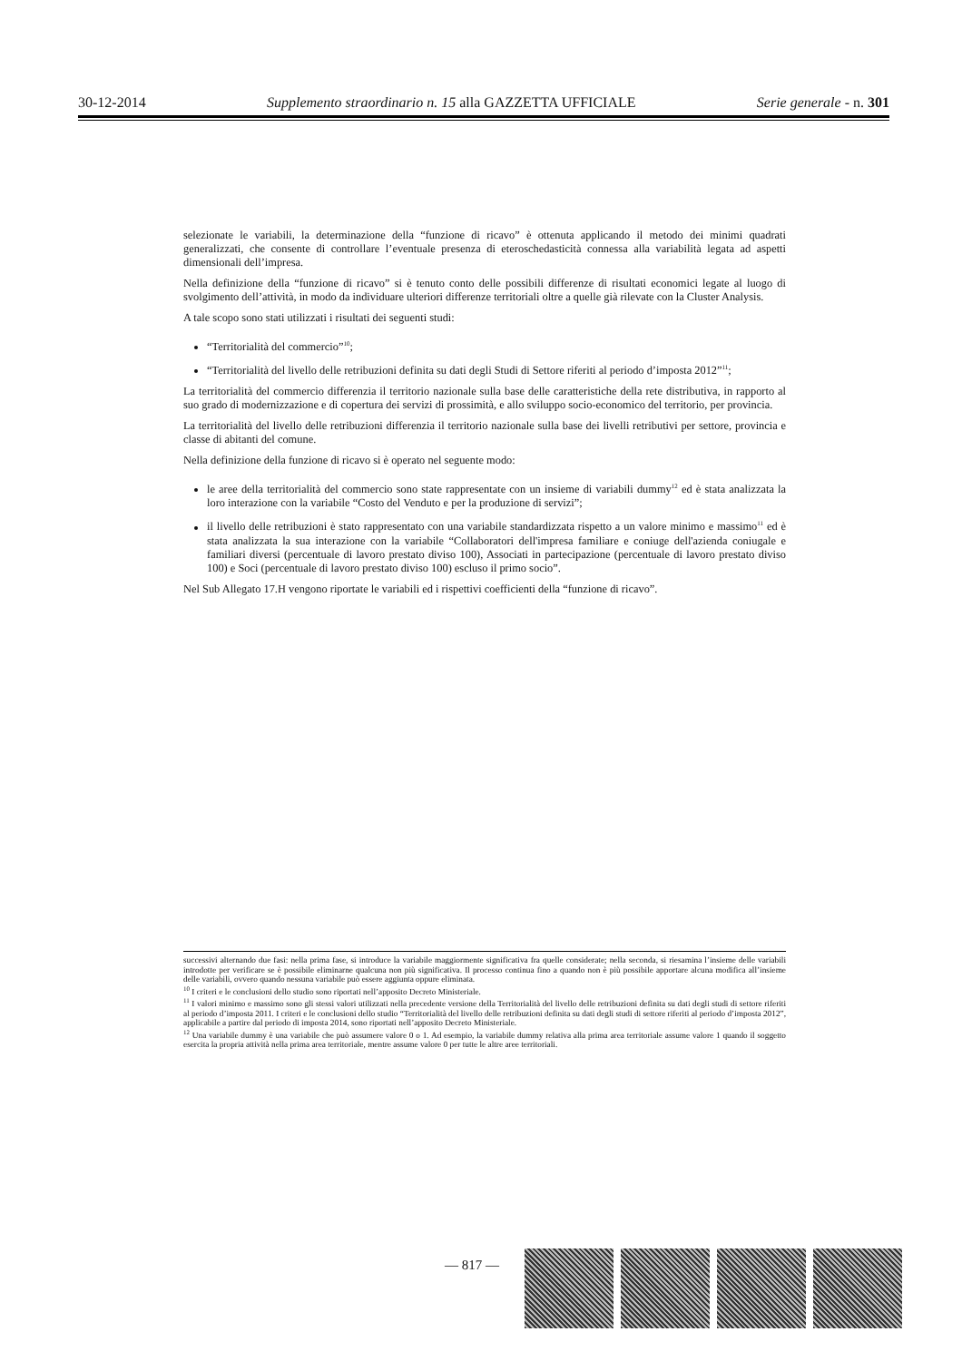30-12-2014 Supplemento straordinario n. 15 alla GAZZETTA UFFICIALE Serie generale - n. 301
selezionate le variabili, la determinazione della “funzione di ricavo” è ottenuta applicando il metodo dei minimi quadrati generalizzati, che consente di controllare l’eventuale presenza di eteroschedasticità connessa alla variabilità legata ad aspetti dimensionali dell’impresa.
Nella definizione della “funzione di ricavo” si è tenuto conto delle possibili differenze di risultati economici legate al luogo di svolgimento dell’attività, in modo da individuare ulteriori differenze territoriali oltre a quelle già rilevate con la Cluster Analysis.
A tale scopo sono stati utilizzati i risultati dei seguenti studi:
“Territorialità del commercio”<sup>10</sup>;
“Territorialità del livello delle retribuzioni definita su dati degli Studi di Settore riferiti al periodo d’imposta 2012”<sup>11</sup>;
La territorialità del commercio differenzia il territorio nazionale sulla base delle caratteristiche della rete distributiva, in rapporto al suo grado di modernizzazione e di copertura dei servizi di prossimità, e allo sviluppo socio-economico del territorio, per provincia.
La territorialità del livello delle retribuzioni differenzia il territorio nazionale sulla base dei livelli retributivi per settore, provincia e classe di abitanti del comune.
Nella definizione della funzione di ricavo si è operato nel seguente modo:
le aree della territorialità del commercio sono state rappresentate con un insieme di variabili dummy<sup>12</sup> ed è stata analizzata la loro interazione con la variabile “Costo del Venduto e per la produzione di servizi”;
il livello delle retribuzioni è stato rappresentato con una variabile standardizzata rispetto a un valore minimo e massimo<sup>11</sup> ed è stata analizzata la sua interazione con la variabile “Collaboratori dell'impresa familiare e coniuge dell'azienda coniugale e familiari diversi (percentuale di lavoro prestato diviso 100), Associati in partecipazione (percentuale di lavoro prestato diviso 100) e Soci (percentuale di lavoro prestato diviso 100) escluso il primo socio”.
Nel Sub Allegato 17.H vengono riportate le variabili ed i rispettivi coefficienti della “funzione di ricavo”.
successivi alternando due fasi: nella prima fase, si introduce la variabile maggiormente significativa fra quelle considerate; nella seconda, si riesamina l’insieme delle variabili introdotte per verificare se è possibile eliminarne qualcuna non più significativa. Il processo continua fino a quando non è più possibile apportare alcuna modifica all’insieme delle variabili, ovvero quando nessuna variabile può essere aggiunta oppure eliminata.
<sup>10</sup> I criteri e le conclusioni dello studio sono riportati nell’apposito Decreto Ministeriale.
<sup>11</sup> I valori minimo e massimo sono gli stessi valori utilizzati nella precedente versione della Territorialità del livello delle retribuzioni definita su dati degli studi di settore riferiti al periodo d’imposta 2011. I criteri e le conclusioni dello studio “Territorialità del livello delle retribuzioni definita su dati degli studi di settore riferiti al periodo d’imposta 2012”, applicabile a partire dal periodo di imposta 2014, sono riportati nell’apposito Decreto Ministeriale.
<sup>12</sup> Una variabile dummy è una variabile che può assumere valore 0 o 1. Ad esempio, la variabile dummy relativa alla prima area territoriale assume valore 1 quando il soggetto esercita la propria attività nella prima area territoriale, mentre assume valore 0 per tutte le altre aree territoriali.
— 817 —